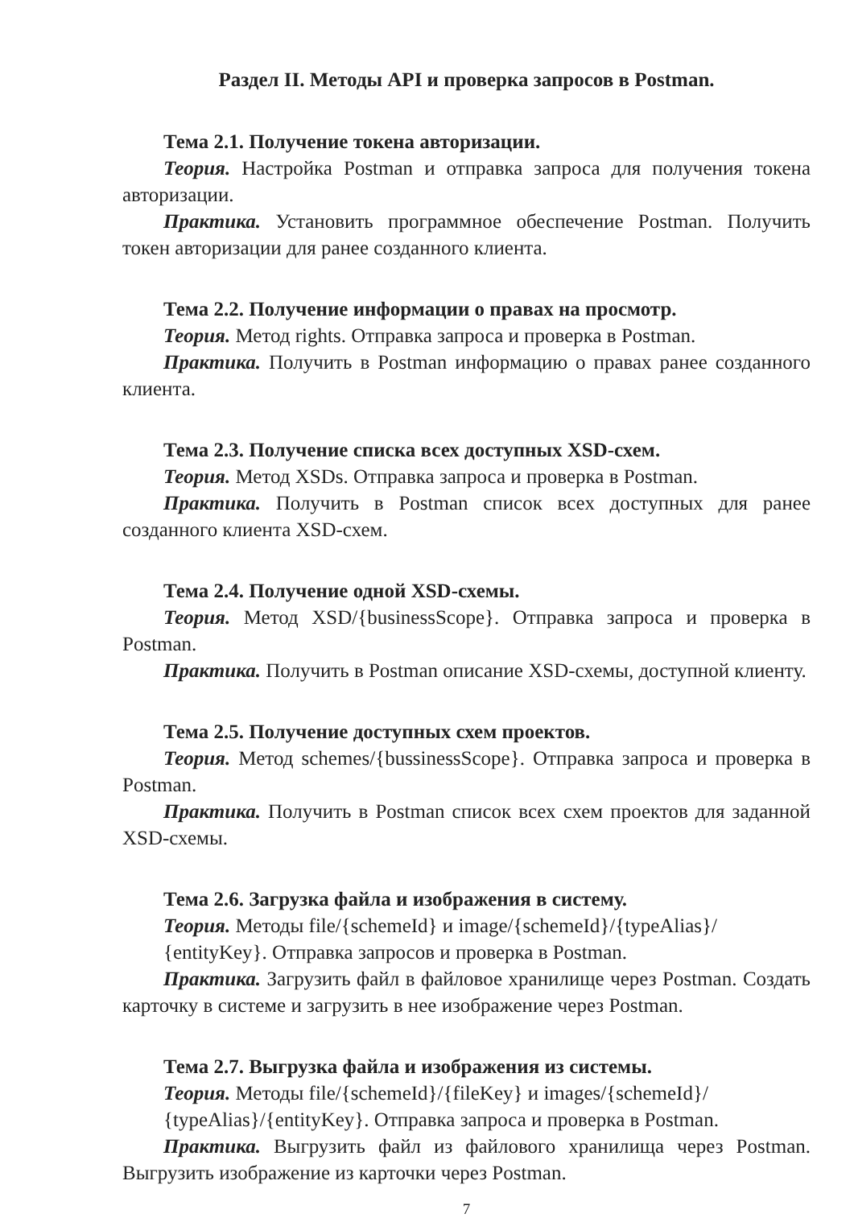Раздел II. Методы API и проверка запросов в Postman.
Тема 2.1. Получение токена авторизации.
Теория. Настройка Postman и отправка запроса для получения токена авторизации.
Практика. Установить программное обеспечение Postman. Получить токен авторизации для ранее созданного клиента.
Тема 2.2. Получение информации о правах на просмотр.
Теория. Метод rights. Отправка запроса и проверка в Postman.
Практика. Получить в Postman информацию о правах ранее созданного клиента.
Тема 2.3. Получение списка всех доступных XSD-схем.
Теория. Метод XSDs. Отправка запроса и проверка в Postman.
Практика. Получить в Postman список всех доступных для ранее созданного клиента XSD-схем.
Тема 2.4. Получение одной XSD-схемы.
Теория. Метод XSD/{businessScope}. Отправка запроса и проверка в Postman.
Практика. Получить в Postman описание XSD-схемы, доступной клиенту.
Тема 2.5. Получение доступных схем проектов.
Теория. Метод schemes/{bussinessScope}. Отправка запроса и проверка в Postman.
Практика. Получить в Postman список всех схем проектов для заданной XSD-схемы.
Тема 2.6. Загрузка файла и изображения в систему.
Теория. Методы file/{schemeId} и image/{schemeId}/{typeAlias}/
{entityKey}. Отправка запросов и проверка в Postman.
Практика. Загрузить файл в файловое хранилище через Postman. Создать карточку в системе и загрузить в нее изображение через Postman.
Тема 2.7. Выгрузка файла и изображения из системы.
Теория. Методы file/{schemeId}/{fileKey} и images/{schemeId}/
{typeAlias}/{entityKey}. Отправка запроса и проверка в Postman.
Практика. Выгрузить файл из файлового хранилища через Postman. Выгрузить изображение из карточки через Postman.
7